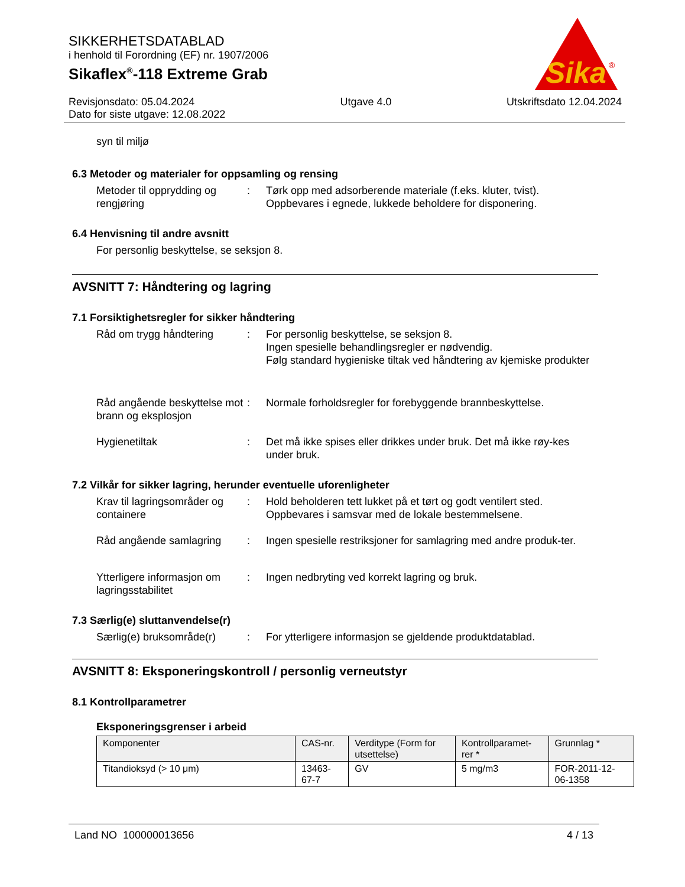SIKKERHETSDATABLAD
i henhold til Forordning (EF) nr. 1907/2006
Sikaflex<sup>®</sup>-118 Extreme Grab
Sika
®
Revisjonsdato: 05.04.2024
Dato for siste utgave: 12.08.2022
Utgave 4.0 Utskriftsdato 12.04.2024
syn til miljø
6.3 Metoder og materialer for oppsamling og rensing
Metoder til opprydding og rengjøring
: Tørk opp med adsorberende materiale (f.eks. kluter, tvist).
Oppbevares i egnede, lukkede beholdere for disponering.
6.4 Henvisning til andre avsnitt
For personlig beskyttelse, se seksjon 8.
AVSNITT 7: Håndtering og lagring
7.1 Forsiktighetsregler for sikker håndtering
Råd om trygg håndtering : For personlig beskyttelse, se seksjon 8.
Ingen spesielle behandlingsregler er nødvendig.
Følg standard hygieniske tiltak ved håndtering av kjemiske produkter
Råd angående beskyttelse mot brann og eksplosjon
: Normale forholdsregler for forebyggende brannbeskyttelse.
Hygienetiltak : Det må ikke spises eller drikkes under bruk. Det må ikke røy-kes under bruk.
7.2 Vilkår for sikker lagring, herunder eventuelle uforenligheter
Krav til lagringsområder og containere
: Hold beholderen tett lukket på et tørt og godt ventilert sted.
Oppbevares i samsvar med de lokale bestemmelsene.
Råd angående samlagring : Ingen spesielle restriksjoner for samlagring med andre produk-ter.
Ytterligere informasjon om lagringsstabilitet
: Ingen nedbryting ved korrekt lagring og bruk.
7.3 Særlig(e) sluttanvendelse(r)
Særlig(e) bruksområde(r)
: For ytterligere informasjon se gjeldende produktdatablad.
AVSNITT 8: Eksponeringskontroll / personlig verneutstyr
8.1 Kontrollparametrer
Eksponeringsgrenser i arbeid
| Komponenter | CAS-nr. | Verditype (Form for utsettelse) | Kontrollparamet-rer * | Grunnlag * |
| --- | --- | --- | --- | --- |
| Titandioksyd (> 10 μm) | 13463-67-7 | GV | 5 mg/m3 | FOR-2011-12-06-1358 |
Land NO 100000013656 4 / 13